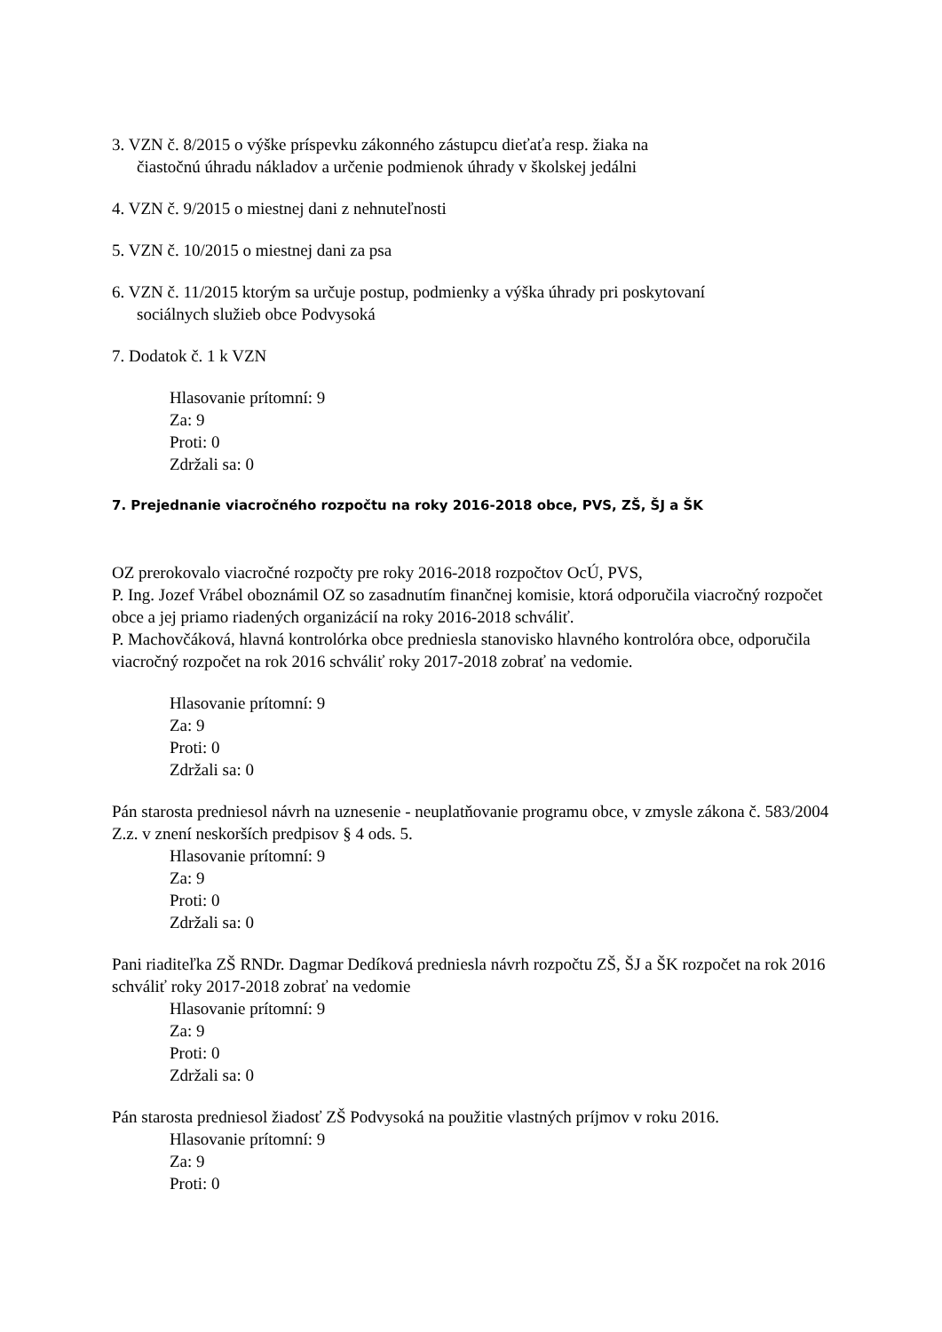3. VZN č. 8/2015 o výške príspevku zákonného zástupcu dieťaťa resp. žiaka na
čiastočnú úhradu nákladov a určenie podmienok úhrady v školskej jedálni
4. VZN č. 9/2015 o miestnej dani z nehnuteľnosti
5. VZN č. 10/2015 o miestnej dani za psa
6. VZN č. 11/2015 ktorým sa určuje postup, podmienky a výška úhrady pri poskytovaní
sociálnych služieb obce Podvysoká
7. Dodatok č. 1 k VZN
Hlasovanie prítomní: 9
Za: 9
Proti: 0
Zdržali sa: 0
7. Prejednanie viacročného rozpočtu na roky 2016-2018 obce, PVS, ZŠ, ŠJ a ŠK
OZ prerokovalo viacročné rozpočty pre roky 2016-2018 rozpočtov OcÚ, PVS,
P. Ing. Jozef Vrábel oboznámil OZ so zasadnutím finančnej komisie, ktorá odporučila viacročný rozpočet obce a jej priamo riadených organizácií na roky 2016-2018 schváliť.
P. Machovčáková, hlavná kontrolórka obce predniesla stanovisko hlavného kontrolóra obce, odporučila viacročný rozpočet na rok 2016 schváliť roky 2017-2018 zobrať na vedomie.
Hlasovanie prítomní: 9
Za: 9
Proti: 0
Zdržali sa: 0
Pán starosta predniesol návrh na uznesenie - neuplatňovanie programu obce, v zmysle zákona č. 583/2004 Z.z. v znení neskorších predpisov § 4 ods. 5.
Hlasovanie prítomní: 9
Za: 9
Proti: 0
Zdržali sa: 0
Pani riaditeľka ZŠ RNDr. Dagmar Dedíková predniesla návrh rozpočtu ZŠ, ŠJ a ŠK rozpočet na rok 2016 schváliť roky 2017-2018 zobrať na vedomie
Hlasovanie prítomní: 9
Za: 9
Proti: 0
Zdržali sa: 0
Pán starosta predniesol žiadosť ZŠ Podvysoká na použitie vlastných príjmov v roku 2016.
Hlasovanie prítomní: 9
Za: 9
Proti: 0